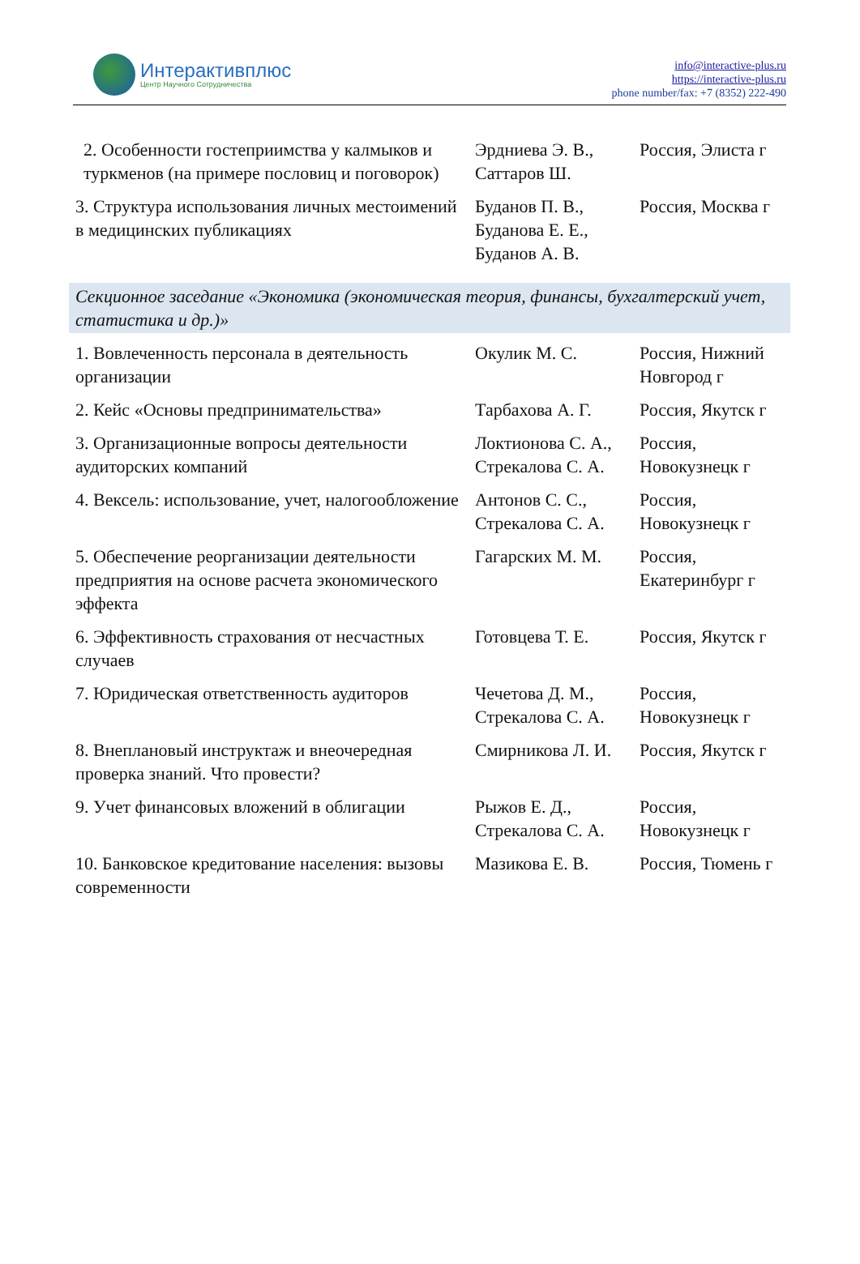Интерактивплюс
Центр Научного Сотрудничества
info@interactive-plus.ru
https://interactive-plus.ru
phone number/fax: +7 (8352) 222-490
| 2. Особенности гостеприимства у калмыков и туркменов (на примере пословиц и поговорок) | Эрдниева Э. В., Саттаров Ш. | Россия, Элиста г |
| 3. Структура использования личных местоимений в медицинских публикациях | Буданов П. В., Буданова Е. Е., Буданов А. В. | Россия, Москва г |
| Секционное заседание «Экономика (экономическая теория, финансы, бухгалтерский учет, статистика и др.)» | | |
| 1. Вовлеченность персонала в деятельность организации | Окулик М. С. | Россия, Нижний Новгород г |
| 2. Кейс «Основы предпринимательства» | Тарбахова А. Г. | Россия, Якутск г |
| 3. Организационные вопросы деятельности аудиторских компаний | Локтионова С. А., Стрекалова С. А. | Россия, Новокузнецк г |
| 4. Вексель: использование, учет, налогообложение | Антонов С. С., Стрекалова С. А. | Россия, Новокузнецк г |
| 5. Обеспечение реорганизации деятельности предприятия на основе расчета экономического эффекта | Гагарских М. М. | Россия, Екатеринбург г |
| 6. Эффективность страхования от несчастных случаев | Готовцева Т. Е. | Россия, Якутск г |
| 7. Юридическая ответственность аудиторов | Чечетова Д. М., Стрекалова С. А. | Россия, Новокузнецк г |
| 8. Внеплановый инструктаж и внеочередная проверка знаний. Что провести? | Смирникова Л. И. | Россия, Якутск г |
| 9. Учет финансовых вложений в облигации | Рыжов Е. Д., Стрекалова С. А. | Россия, Новокузнецк г |
| 10. Банковское кредитование населения: вызовы современности | Мазикова Е. В. | Россия, Тюмень г |